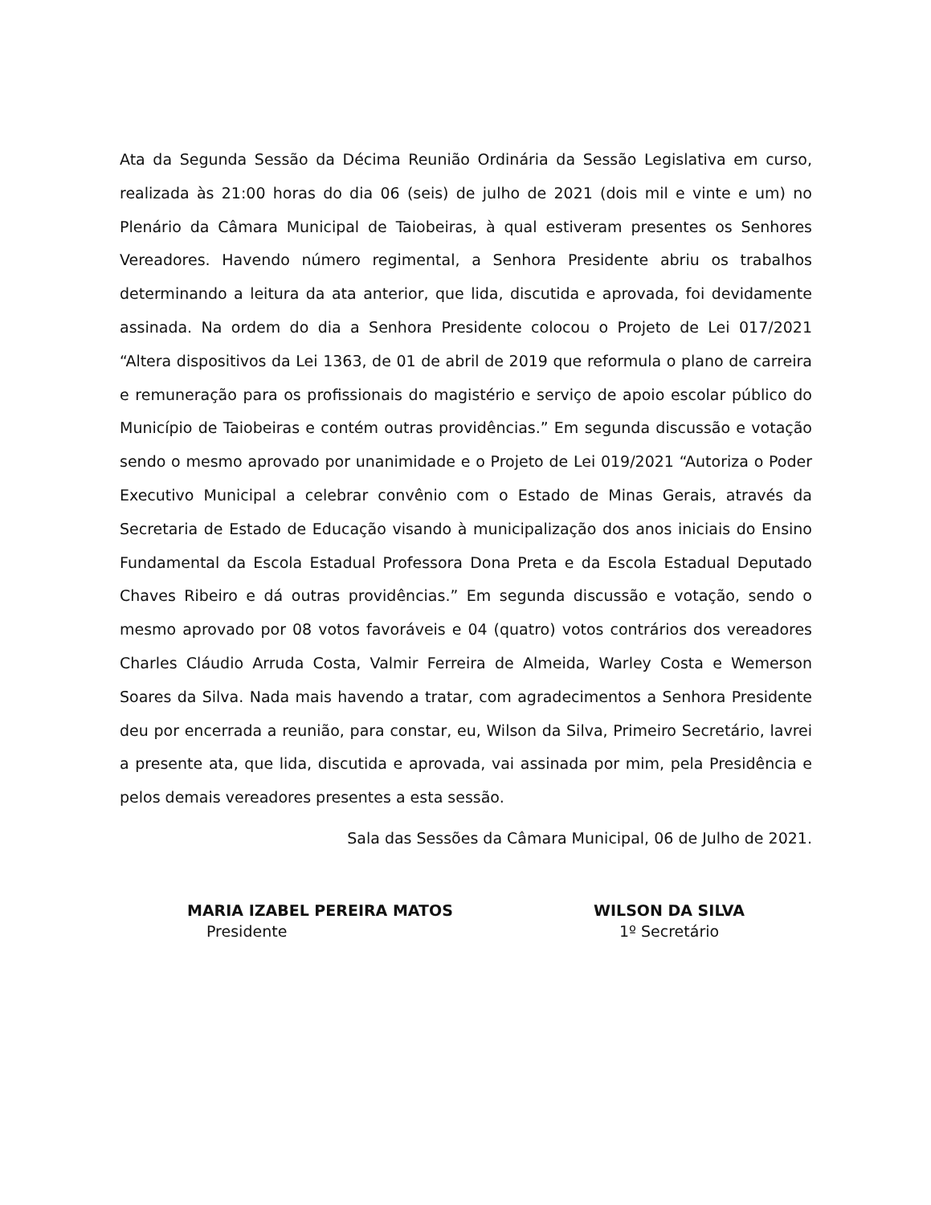Ata da Segunda Sessão da Décima Reunião Ordinária da Sessão Legislativa em curso, realizada às 21:00 horas do dia 06 (seis) de julho de 2021 (dois mil e vinte e um) no Plenário da Câmara Municipal de Taiobeiras, à qual estiveram presentes os Senhores Vereadores. Havendo número regimental, a Senhora Presidente abriu os trabalhos determinando a leitura da ata anterior, que lida, discutida e aprovada, foi devidamente assinada. Na ordem do dia a Senhora Presidente colocou o Projeto de Lei 017/2021 “Altera dispositivos da Lei 1363, de 01 de abril de 2019 que reformula o plano de carreira e remuneração para os profissionais do magistério e serviço de apoio escolar público do Município de Taiobeiras e contém outras providências.” Em segunda discussão e votação sendo o mesmo aprovado por unanimidade e o Projeto de Lei 019/2021 “Autoriza o Poder Executivo Municipal a celebrar convênio com o Estado de Minas Gerais, através da Secretaria de Estado de Educação visando à municipalização dos anos iniciais do Ensino Fundamental da Escola Estadual Professora Dona Preta e da Escola Estadual Deputado Chaves Ribeiro e dá outras providências.” Em segunda discussão e votação, sendo o mesmo aprovado por 08 votos favoráveis e 04 (quatro) votos contrários dos vereadores Charles Cláudio Arruda Costa, Valmir Ferreira de Almeida, Warley Costa e Wemerson Soares da Silva. Nada mais havendo a tratar, com agradecimentos a Senhora Presidente deu por encerrada a reunião, para constar, eu, Wilson da Silva, Primeiro Secretário, lavrei a presente ata, que lida, discutida e aprovada, vai assinada por mim, pela Presidência e pelos demais vereadores presentes a esta sessão.
Sala das Sessões da Câmara Municipal, 06 de Julho de 2021.
MARIA IZABEL PEREIRA MATOS
Presidente
WILSON DA SILVA
1º Secretário